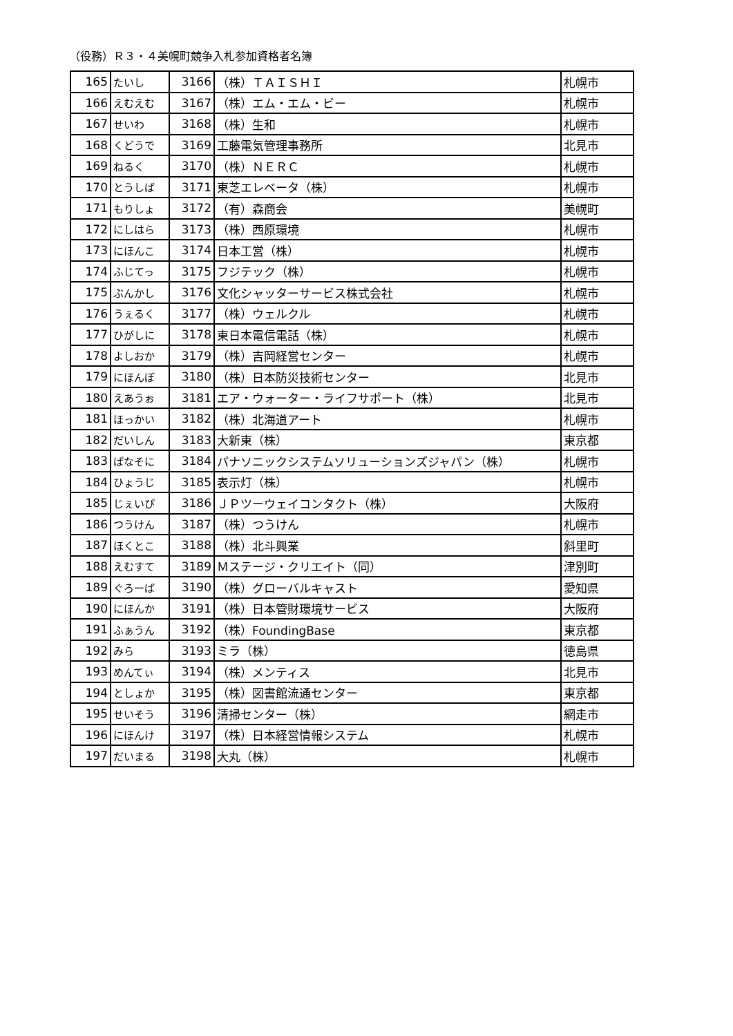（役務）Ｒ３・４美幌町競争入札参加資格者名簿
| 165 | たいし | 3166 | （株）ＴＡＩＳＨＩ | 札幌市 |
| 166 | えむえむ | 3167 | （株）エム・エム・ビー | 札幌市 |
| 167 | せいわ | 3168 | （株）生和 | 札幌市 |
| 168 | くどうで | 3169 | 工藤電気管理事務所 | 北見市 |
| 169 | ねるく | 3170 | （株）ＮＥＲＣ | 札幌市 |
| 170 | とうしば | 3171 | 東芝エレベータ（株） | 札幌市 |
| 171 | もりしょ | 3172 | （有）森商会 | 美幌町 |
| 172 | にしはら | 3173 | （株）西原環境 | 札幌市 |
| 173 | にほんこ | 3174 | 日本工営（株） | 札幌市 |
| 174 | ふじてっ | 3175 | フジテック（株） | 札幌市 |
| 175 | ぶんかし | 3176 | 文化シャッターサービス株式会社 | 札幌市 |
| 176 | うぇるく | 3177 | （株）ウェルクル | 札幌市 |
| 177 | ひがしに | 3178 | 東日本電信電話（株） | 札幌市 |
| 178 | よしおか | 3179 | （株）吉岡経営センター | 札幌市 |
| 179 | にほんぼ | 3180 | （株）日本防災技術センター | 北見市 |
| 180 | えあうぉ | 3181 | エア・ウォーター・ライフサポート（株） | 北見市 |
| 181 | ほっかい | 3182 | （株）北海道アート | 札幌市 |
| 182 | だいしん | 3183 | 大新東（株） | 東京都 |
| 183 | ぱなそに | 3184 | パナソニックシステムソリューションズジャパン（株） | 札幌市 |
| 184 | ひょうじ | 3185 | 表示灯（株） | 札幌市 |
| 185 | じぇいぴ | 3186 | ＪＰツーウェイコンタクト（株） | 大阪府 |
| 186 | つうけん | 3187 | （株）つうけん | 札幌市 |
| 187 | ほくとこ | 3188 | （株）北斗興業 | 斜里町 |
| 188 | えむすて | 3189 | Ｍステージ・クリエイト（同） | 津別町 |
| 189 | ぐろーば | 3190 | （株）グローバルキャスト | 愛知県 |
| 190 | にほんか | 3191 | （株）日本管財環境サービス | 大阪府 |
| 191 | ふぁうん | 3192 | （株）FoundingBase | 東京都 |
| 192 | みら | 3193 | ミラ（株） | 徳島県 |
| 193 | めんてぃ | 3194 | （株）メンティス | 北見市 |
| 194 | としょか | 3195 | （株）図書館流通センター | 東京都 |
| 195 | せいそう | 3196 | 清掃センター（株） | 網走市 |
| 196 | にほんけ | 3197 | （株）日本経営情報システム | 札幌市 |
| 197 | だいまる | 3198 | 大丸（株） | 札幌市 |